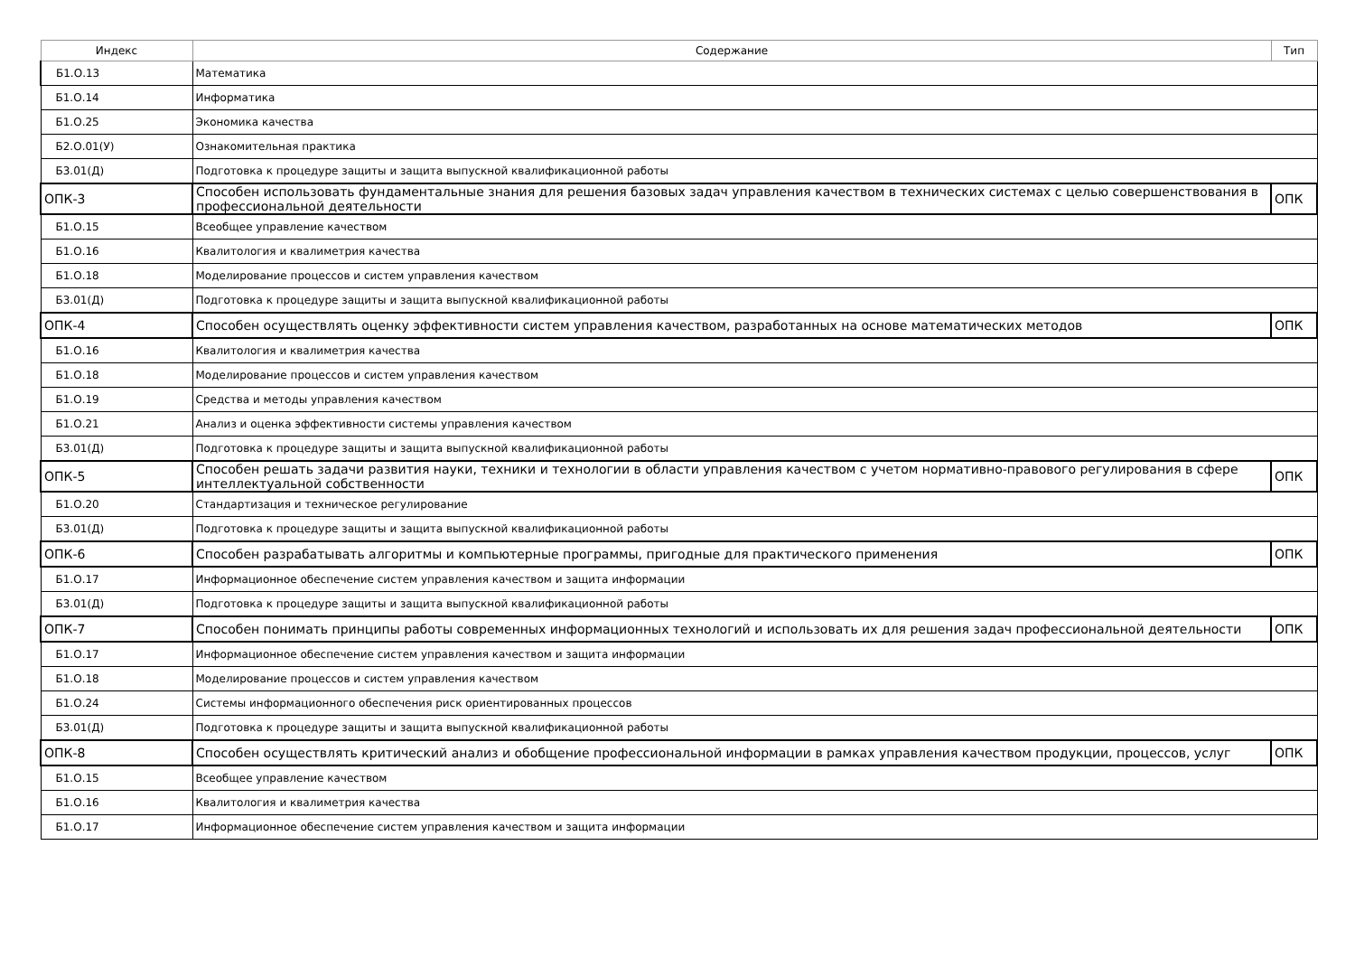| Индекс | Содержание | Тип |
| --- | --- | --- |
| Б1.О.13 | Математика | |
| Б1.О.14 | Информатика | |
| Б1.О.25 | Экономика качества | |
| Б2.О.01(У) | Ознакомительная практика | |
| Б3.01(Д) | Подготовка к процедуре защиты и защита выпускной квалификационной работы | |
| ОПК-3 | Способен использовать фундаментальные знания для решения базовых задач управления качеством в технических системах с целью совершенствования в профессиональной деятельности | ОПК |
| Б1.О.15 | Всеобщее управление качеством | |
| Б1.О.16 | Квалитология и квалиметрия качества | |
| Б1.О.18 | Моделирование процессов и систем управления качеством | |
| Б3.01(Д) | Подготовка к процедуре защиты и защита выпускной квалификационной работы | |
| ОПК-4 | Способен осуществлять оценку эффективности систем управления качеством, разработанных на основе математических методов | ОПК |
| Б1.О.16 | Квалитология и квалиметрия качества | |
| Б1.О.18 | Моделирование процессов и систем управления качеством | |
| Б1.О.19 | Средства и методы управления качеством | |
| Б1.О.21 | Анализ и оценка эффективности системы управления качеством | |
| Б3.01(Д) | Подготовка к процедуре защиты и защита выпускной квалификационной работы | |
| ОПК-5 | Способен решать задачи развития науки, техники и технологии в области управления качеством с учетом нормативно-правового регулирования в сфере интеллектуальной собственности | ОПК |
| Б1.О.20 | Стандартизация и техническое регулирование | |
| Б3.01(Д) | Подготовка к процедуре защиты и защита выпускной квалификационной работы | |
| ОПК-6 | Способен разрабатывать алгоритмы и компьютерные программы, пригодные для практического применения | ОПК |
| Б1.О.17 | Информационное обеспечение систем управления качеством и защита информации | |
| Б3.01(Д) | Подготовка к процедуре защиты и защита выпускной квалификационной работы | |
| ОПК-7 | Способен понимать принципы работы современных информационных технологий и использовать их для решения задач профессиональной деятельности | ОПК |
| Б1.О.17 | Информационное обеспечение систем управления качеством и защита информации | |
| Б1.О.18 | Моделирование процессов и систем управления качеством | |
| Б1.О.24 | Системы информационного обеспечения риск ориентированных процессов | |
| Б3.01(Д) | Подготовка к процедуре защиты и защита выпускной квалификационной работы | |
| ОПК-8 | Способен осуществлять критический анализ и обобщение профессиональной информации в рамках управления качеством продукции, процессов, услуг | ОПК |
| Б1.О.15 | Всеобщее управление качеством | |
| Б1.О.16 | Квалитология и квалиметрия качества | |
| Б1.О.17 | Информационное обеспечение систем управления качеством и защита информации | |